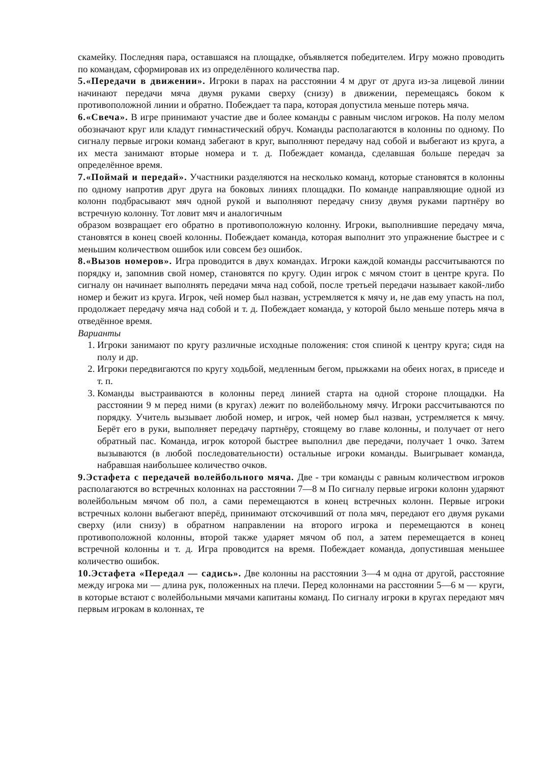скамейку. Последняя пара, оставшаяся на площадке, объявляется победителем. Игру можно проводить по командам, сформировав их из определённого количества пар.
5.«Передачи в движении». Игроки в парах на расстоянии 4 м друг от друга из-за лицевой линии начинают передачи мяча двумя руками сверху (снизу) в движении, перемещаясь боком к противоположной линии и обратно. Побеждает та пара, которая допустила меньше потерь мяча.
6.«Свеча». В игре принимают участие две и более команды с равным числом игроков. На полу мелом обозначают круг или кладут гимнастический обруч. Команды располагаются в колонны по одному. По сигналу первые игроки команд забегают в круг, выполняют передачу над собой и выбегают из круга, а их места занимают вторые номера и т. д. Побеждает команда, сделавшая больше передач за определённое время.
7.«Поймай и передай». Участники разделяются на несколько команд, которые становятся в колонны по одному напротив друг друга на боковых линиях площадки. По команде направляющие одной из колонн подбрасывают мяч одной рукой и выполняют передачу снизу двумя руками партнёру во встречную колонну. Тот ловит мяч и аналогичным
образом возвращает его обратно в противоположную колонну. Игроки, выполнившие передачу мяча, становятся в конец своей колонны. Побеждает команда, которая выполнит это упражнение быстрее и с меньшим количеством ошибок или совсем без ошибок.
8.«Вызов номеров». Игра проводится в двух командах. Игроки каждой команды рассчитываются по порядку и, запомнив свой номер, становятся по кругу. Один игрок с мячом стоит в центре круга. По сигналу он начинает выполнять передачи мяча над собой, после третьей передачи называет какой-либо номер и бежит из круга. Игрок, чей номер был назван, устремляется к мячу и, не дав ему упасть на пол, продолжает передачу мяча над собой и т. д. Побеждает команда, у которой было меньше потерь мяча в отведённое время.
Варианты
1. Игроки занимают по кругу различные исходные положения: стоя спиной к центру круга; сидя на полу и др.
2. Игроки передвигаются по кругу ходьбой, медленным бегом, прыжками на обеих ногах, в приседе и т. п.
3. Команды выстраиваются в колонны перед линией старта на одной стороне площадки. На расстоянии 9 м перед ними (в кругах) лежит по волейбольному мячу. Игроки рассчитываются по порядку. Учитель вызывает любой номер, и игрок, чей номер был назван, устремляется к мячу. Берёт его в руки, выполняет передачу партнёру, стоящему во главе колонны, и получает от него обратный пас. Команда, игрок которой быстрее выполнил две передачи, получает 1 очко. Затем вызываются (в любой последовательности) остальные игроки команды. Выигрывает команда, набравшая наибольшее количество очков.
9.Эстафета с передачей волейбольного мяча. Две - три команды с равным количеством игроков располагаются во встречных колоннах на расстоянии 7—8 м По сигналу первые игроки колонн ударяют волейбольным мячом об пол, а сами перемещаются в конец встречных колонн. Первые игроки встречных колонн выбегают вперёд, принимают отскочивший от пола мяч, передают его двумя руками сверху (или снизу) в обратном направлении на второго игрока и перемещаются в конец противоположной колонны, второй также ударяет мячом об пол, а затем перемещается в конец встречной колонны и т. д. Игра проводится на время. Побеждает команда, допустившая меньшее количество ошибок.
10.Эстафета «Передал — садись». Две колонны на расстоянии 3—4 м одна от другой, расстояние между игрока ми — длина рук, положенных на плечи. Перед колоннами на расстоянии 5—6 м — круги, в которые встают с волейбольными мячами капитаны команд. По сигналу игроки в кругах передают мяч первым игрокам в колоннах, те